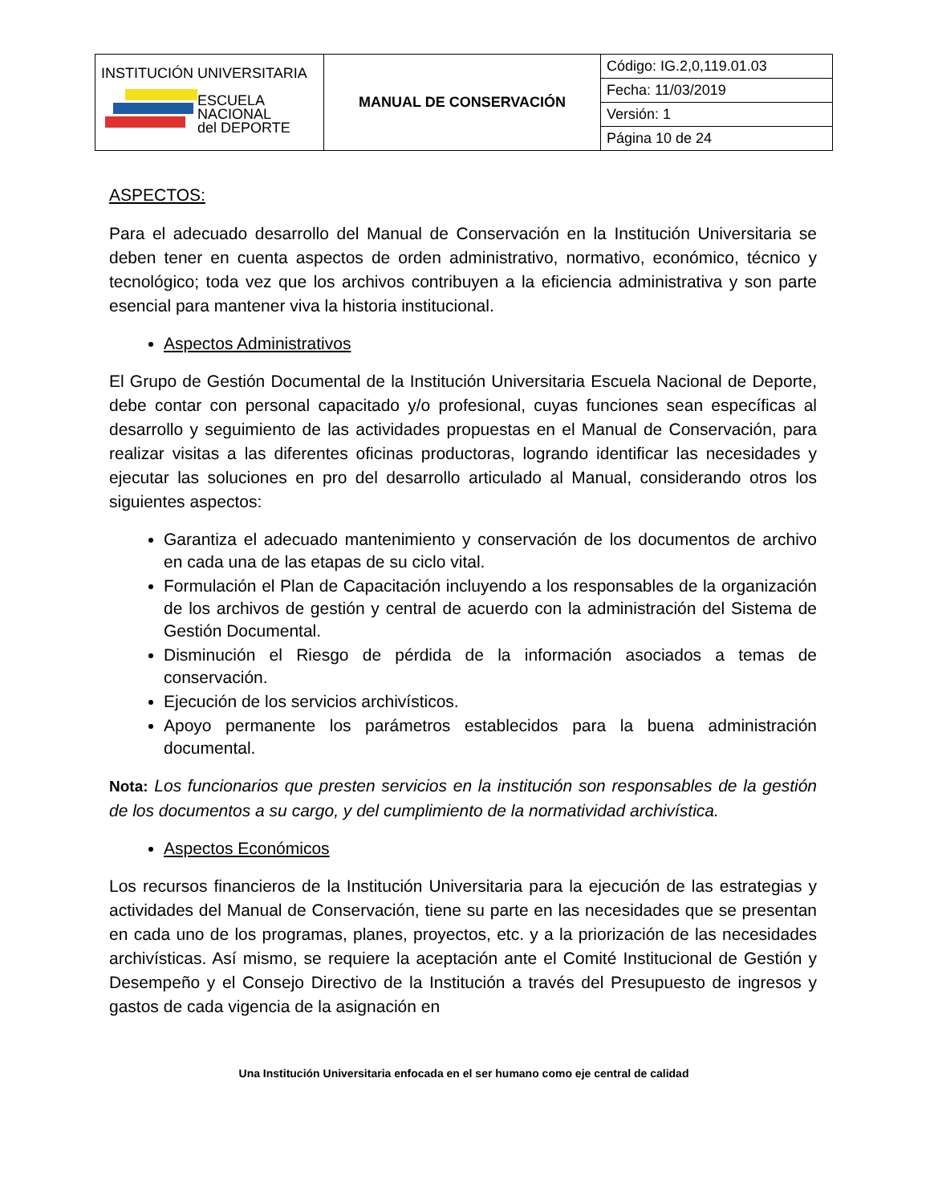| INSTITUCIÓN UNIVERSITARIA ESCUELA NACIONAL del DEPORTE | MANUAL DE CONSERVACIÓN | Código: IG.2,0,119.01.03 |
| | | Fecha: 11/03/2019 |
| | | Versión: 1 |
| | | Página 10 de 24 |
ASPECTOS:
Para el adecuado desarrollo del Manual de Conservación en la Institución Universitaria se deben tener en cuenta aspectos de orden administrativo, normativo, económico, técnico y tecnológico; toda vez que los archivos contribuyen a la eficiencia administrativa y son parte esencial para mantener viva la historia institucional.
Aspectos Administrativos
El Grupo de Gestión Documental de la Institución Universitaria Escuela Nacional de Deporte, debe contar con personal capacitado y/o profesional, cuyas funciones sean específicas al desarrollo y seguimiento de las actividades propuestas en el Manual de Conservación, para realizar visitas a las diferentes oficinas productoras, logrando identificar las necesidades y ejecutar las soluciones en pro del desarrollo articulado al Manual, considerando otros los siguientes aspectos:
Garantiza el adecuado mantenimiento y conservación de los documentos de archivo en cada una de las etapas de su ciclo vital.
Formulación el Plan de Capacitación incluyendo a los responsables de la organización de los archivos de gestión y central de acuerdo con la administración del Sistema de Gestión Documental.
Disminución el Riesgo de pérdida de la información asociados a temas de conservación.
Ejecución de los servicios archivísticos.
Apoyo permanente los parámetros establecidos para la buena administración documental.
Nota: Los funcionarios que presten servicios en la institución son responsables de la gestión de los documentos a su cargo, y del cumplimiento de la normatividad archivística.
Aspectos Económicos
Los recursos financieros de la Institución Universitaria para la ejecución de las estrategias y actividades del Manual de Conservación, tiene su parte en las necesidades que se presentan en cada uno de los programas, planes, proyectos, etc. y a la priorización de las necesidades archivísticas. Así mismo, se requiere la aceptación ante el Comité Institucional de Gestión y Desempeño y el Consejo Directivo de la Institución a través del Presupuesto de ingresos y gastos de cada vigencia de la asignación en
Una Institución Universitaria enfocada en el ser humano como eje central de calidad